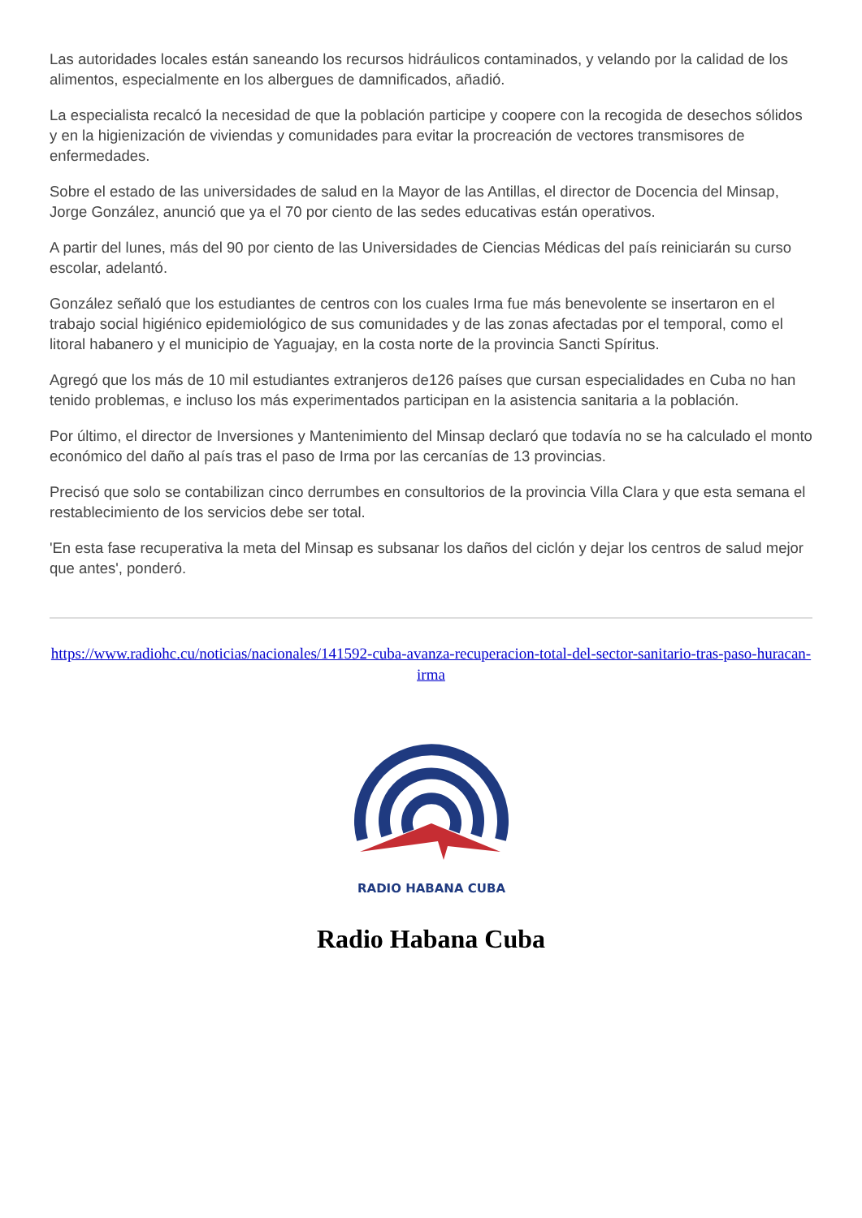Las autoridades locales están saneando los recursos hidráulicos contaminados, y velando por la calidad de los alimentos, especialmente en los albergues de damnificados, añadió.
La especialista recalcó la necesidad de que la población participe y coopere con la recogida de desechos sólidos y en la higienización de viviendas y comunidades para evitar la procreación de vectores transmisores de enfermedades.
Sobre el estado de las universidades de salud en la Mayor de las Antillas, el director de Docencia del Minsap, Jorge González, anunció que ya el 70 por ciento de las sedes educativas están operativos.
A partir del lunes, más del 90 por ciento de las Universidades de Ciencias Médicas del país reiniciarán su curso escolar, adelantó.
González señaló que los estudiantes de centros con los cuales Irma fue más benevolente se insertaron en el trabajo social higiénico epidemiológico de sus comunidades y de las zonas afectadas por el temporal, como el litoral habanero y el municipio de Yaguajay, en la costa norte de la provincia Sancti Spíritus.
Agregó que los más de 10 mil estudiantes extranjeros de126 países que cursan especialidades en Cuba no han tenido problemas, e incluso los más experimentados participan en la asistencia sanitaria a la población.
Por último, el director de Inversiones y Mantenimiento del Minsap declaró que todavía no se ha calculado el monto económico del daño al país tras el paso de Irma por las cercanías de 13 provincias.
Precisó que solo se contabilizan cinco derrumbes en consultorios de la provincia Villa Clara y que esta semana el restablecimiento de los servicios debe ser total.
'En esta fase recuperativa la meta del Minsap es subsanar los daños del ciclón y dejar los centros de salud mejor que antes', ponderó.
https://www.radiohc.cu/noticias/nacionales/141592-cuba-avanza-recuperacion-total-del-sector-sanitario-tras-paso-huracan-irma
RADIO HABANA CUBA
Radio Habana Cuba